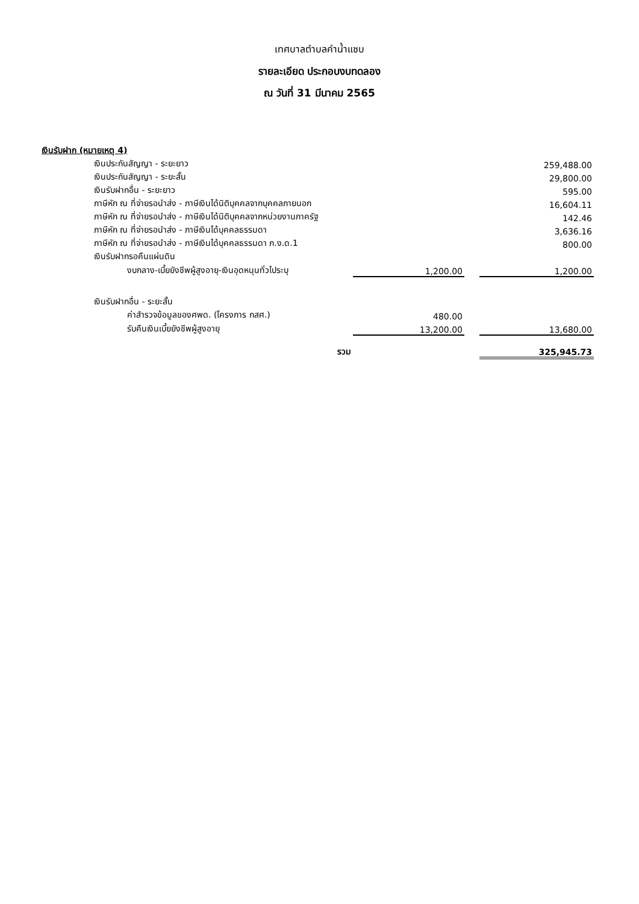เทศบาลตำบลคำน้ำแซบ
รายละเอียด ประกอบงบทดลอง
ณ วันที่ 31 มีนาคม 2565
| เงินรับฝาก (หมายเหตุ 4) | | | |
| เงินประกันสัญญา - ระยะยาว | | | 259,488.00 |
| เงินประกันสัญญา - ระยะสั้น | | | 29,800.00 |
| เงินรับฝากอื่น - ระยะยาว | | | 595.00 |
| ภาษีหัก ณ ที่จ่ายรอนำส่ง - ภาษีเงินได้นิติบุคคลจากบุคคลภายนอก | | | 16,604.11 |
| ภาษีหัก ณ ที่จ่ายรอนำส่ง - ภาษีเงินได้นิติบุคคลจากหน่วยงานภาครัฐ | | | 142.46 |
| ภาษีหัก ณ ที่จ่ายรอนำส่ง - ภาษีเงินได้บุคคลธรรมดา | | | 3,636.16 |
| ภาษีหัก ณ ที่จ่ายรอนำส่ง - ภาษีเงินได้บุคคลธรรมดา ภ.ง.ด.1 | | | 800.00 |
| เงินรับฝากรอคืนแผ่นดิน | | | |
| งบกลาง-เบี้ยยังชีพผู้สูงอายุ-เงินอุดหนุนทั่วไประบุ | 1,200.00 | | 1,200.00 |
| เงินรับฝากอื่น - ระยะสั้น | | | |
| ค่าสำรวจข้อมูลของศพด. (โครงการ กสศ.) | 480.00 | | |
| รับคืนเงินเบี้ยยังชีพผู้สูงอายุ | 13,200.00 | | 13,680.00 |
| รวม | | | 325,945.73 |